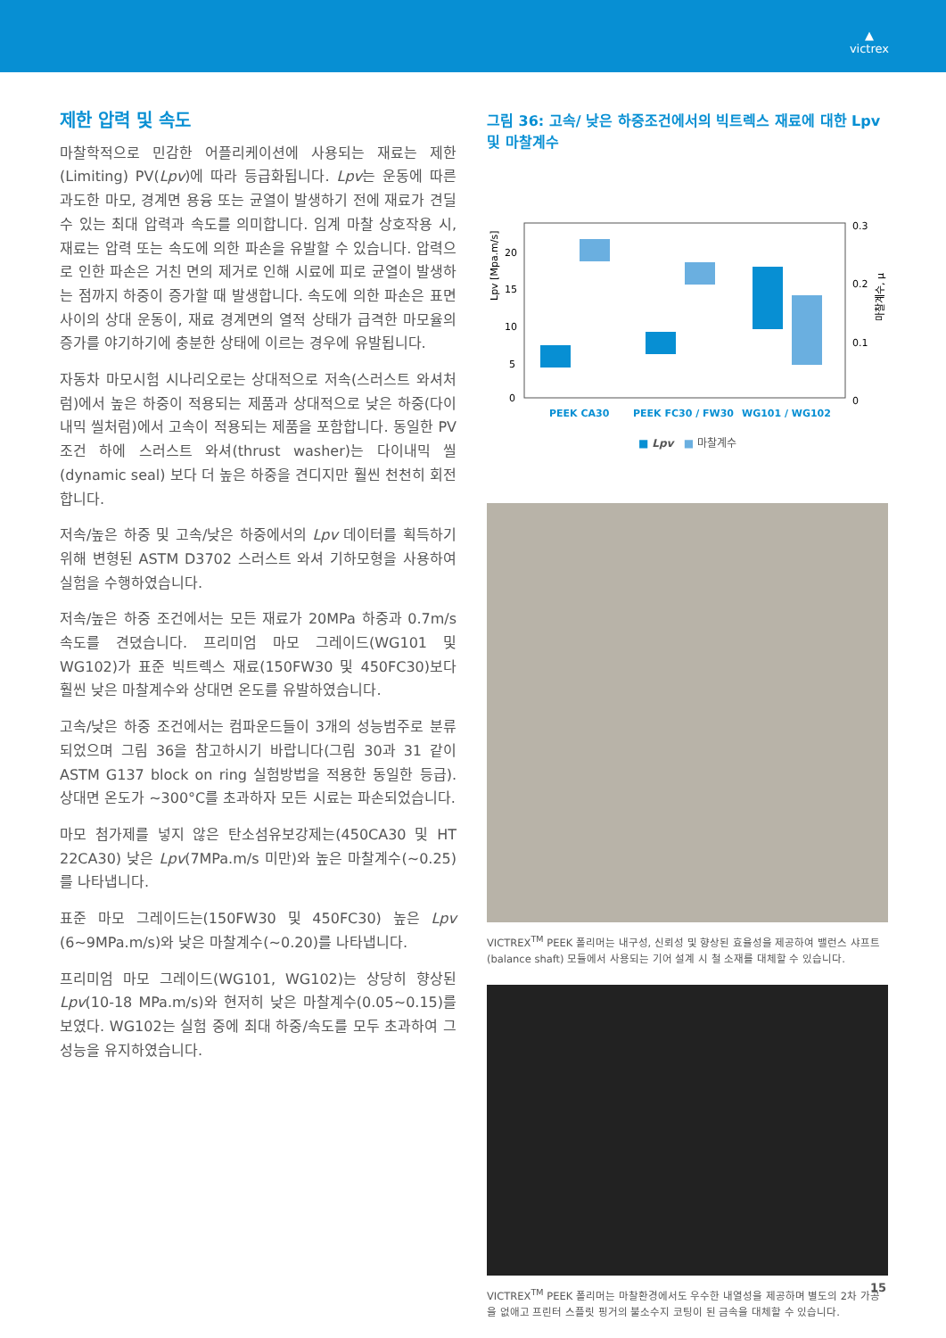▲
victrex
제한 압력 및 속도
마찰학적으로 민감한 어플리케이션에 사용되는 재료는 제한 (Limiting) PV(Lpv)에 따라 등급화됩니다. Lpv는 운동에 따른 과도한 마모, 경계면 용융 또는 균열이 발생하기 전에 재료가 견딜 수 있는 최대 압력과 속도를 의미합니다. 임계 마찰 상호작용 시, 재료는 압력 또는 속도에 의한 파손을 유발할 수 있습니다. 압력으로 인한 파손은 거친 면의 제거로 인해 시료에 피로 균열이 발생하는 점까지 하중이 증가할 때 발생합니다. 속도에 의한 파손은 표면 사이의 상대 운동이, 재료 경계면의 열적 상태가 급격한 마모율의 증가를 야기하기에 충분한 상태에 이르는 경우에 유발됩니다.
자동차 마모시험 시나리오로는 상대적으로 저속(스러스트 와셔처럼)에서 높은 하중이 적용되는 제품과 상대적으로 낮은 하중(다이내믹 씰처럼)에서 고속이 적용되는 제품을 포함합니다. 동일한 PV 조건 하에 스러스트 와셔(thrust washer)는 다이내믹 씰(dynamic seal) 보다 더 높은 하중을 견디지만 훨씬 천천히 회전합니다.
저속/높은 하중 및 고속/낮은 하중에서의 Lpv 데이터를 획득하기 위해 변형된 ASTM D3702 스러스트 와셔 기하모형을 사용하여 실험을 수행하였습니다.
저속/높은 하중 조건에서는 모든 재료가 20MPa 하중과 0.7m/s 속도를 견뎠습니다. 프리미엄 마모 그레이드(WG101 및 WG102)가 표준 빅트렉스 재료(150FW30 및 450FC30)보다 훨씬 낮은 마찰계수와 상대면 온도를 유발하였습니다.
고속/낮은 하중 조건에서는 컴파운드들이 3개의 성능범주로 분류되었으며 그림 36을 참고하시기 바랍니다(그림 30과 31 같이 ASTM G137 block on ring 실험방법을 적용한 동일한 등급). 상대면 온도가 ~300°C를 초과하자 모든 시료는 파손되었습니다.
마모 첨가제를 넣지 않은 탄소섬유보강제는(450CA30 및 HT 22CA30) 낮은 Lpv(7MPa.m/s 미만)와 높은 마찰계수(~0.25)를 나타냅니다.
표준 마모 그레이드는(150FW30 및 450FC30) 높은 Lpv (6~9MPa.m/s)와 낮은 마찰계수(~0.20)를 나타냅니다.
프리미엄 마모 그레이드(WG101, WG102)는 상당히 향상된 Lpv(10-18 MPa.m/s)와 현저히 낮은 마찰계수(0.05~0.15)를 보였다. WG102는 실험 중에 최대 하중/속도를 모두 초과하여 그 성능을 유지하였습니다.
그림 36: 고속/ 낮은 하중조건에서의 빅트렉스 재료에 대한 Lpv 및 마찰계수
Lpv [Mpa.m/s]
20
15
10
5
0
0.3
0.2
0.1
0
마찰계수, μ
PEEK CA30
PEEK FC30 / FW30
WG101 / WG102
■ Lpv ■ 마찰계수
VICTREX<sup>TM</sup> PEEK 폴리머는 내구성, 신뢰성 및 향상된 효율성을 제공하여 밸런스 샤프트 (balance shaft) 모듈에서 사용되는 기어 설계 시 철 소재를 대체할 수 있습니다.
VICTREX<sup>TM</sup> PEEK 폴리머는 마찰환경에서도 우수한 내열성을 제공하며 별도의 2차 가공을 없애고 프린터 스플릿 핑거의 불소수지 코팅이 된 금속을 대체할 수 있습니다.
15